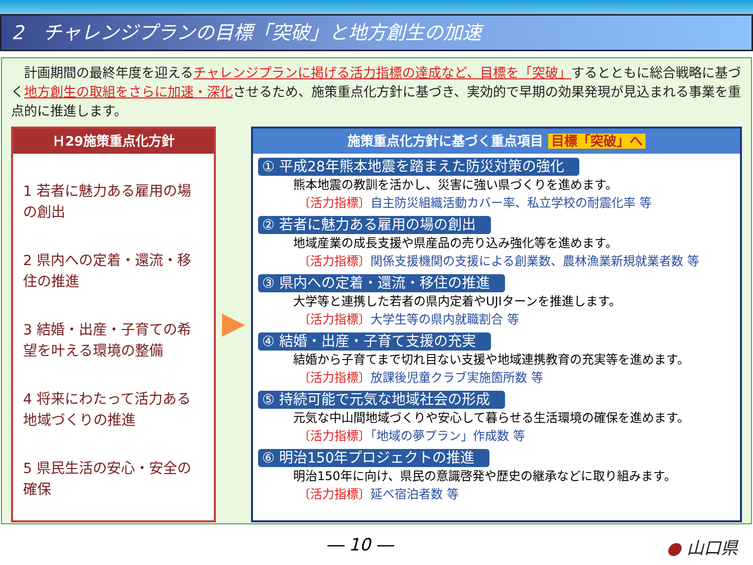2　チャレンジプランの目標「突破」と地方創生の加速
　計画期間の最終年度を迎えるチャレンジプランに掲げる活力指標の達成など、目標を「突破」するとともに総合戦略に基づく地方創生の取組をさらに加速・深化させるため、施策重点化方針に基づき、実効的で早期の効果発現が見込まれる事業を重点的に推進します。
Ｈ29施策重点化方針
1 若者に魅力ある雇用の場の創出
2 県内への定着・還流・移住の推進
3 結婚・出産・子育ての希望を叶える環境の整備
4 将来にわたって活力ある地域づくりの推進
5 県民生活の安心・安全の確保
▶
施策重点化方針に基づく重点項目 目標「突破」へ
① 平成28年熊本地震を踏まえた防災対策の強化
熊本地震の教訓を活かし、災害に強い県づくりを進めます。
〔活力指標〕自主防災組織活動カバー率、私立学校の耐震化率 等
② 若者に魅力ある雇用の場の創出
地域産業の成長支援や県産品の売り込み強化等を進めます。
〔活力指標〕関係支援機関の支援による創業数、農林漁業新規就業者数 等
③ 県内への定着・還流・移住の推進
大学等と連携した若者の県内定着やUJIターンを推進します。
〔活力指標〕大学生等の県内就職割合 等
④ 結婚・出産・子育て支援の充実
結婚から子育てまで切れ目ない支援や地域連携教育の充実等を進めます。
〔活力指標〕放課後児童クラブ実施箇所数 等
⑤ 持続可能で元気な地域社会の形成
元気な中山間地域づくりや安心して暮らせる生活環境の確保を進めます。
〔活力指標〕「地域の夢プラン」作成数 等
⑥ 明治150年プロジェクトの推進
明治150年に向け、県民の意識啓発や歴史の継承などに取り組みます。
〔活力指標〕延べ宿泊者数 等
― 10 ― ● 山口県